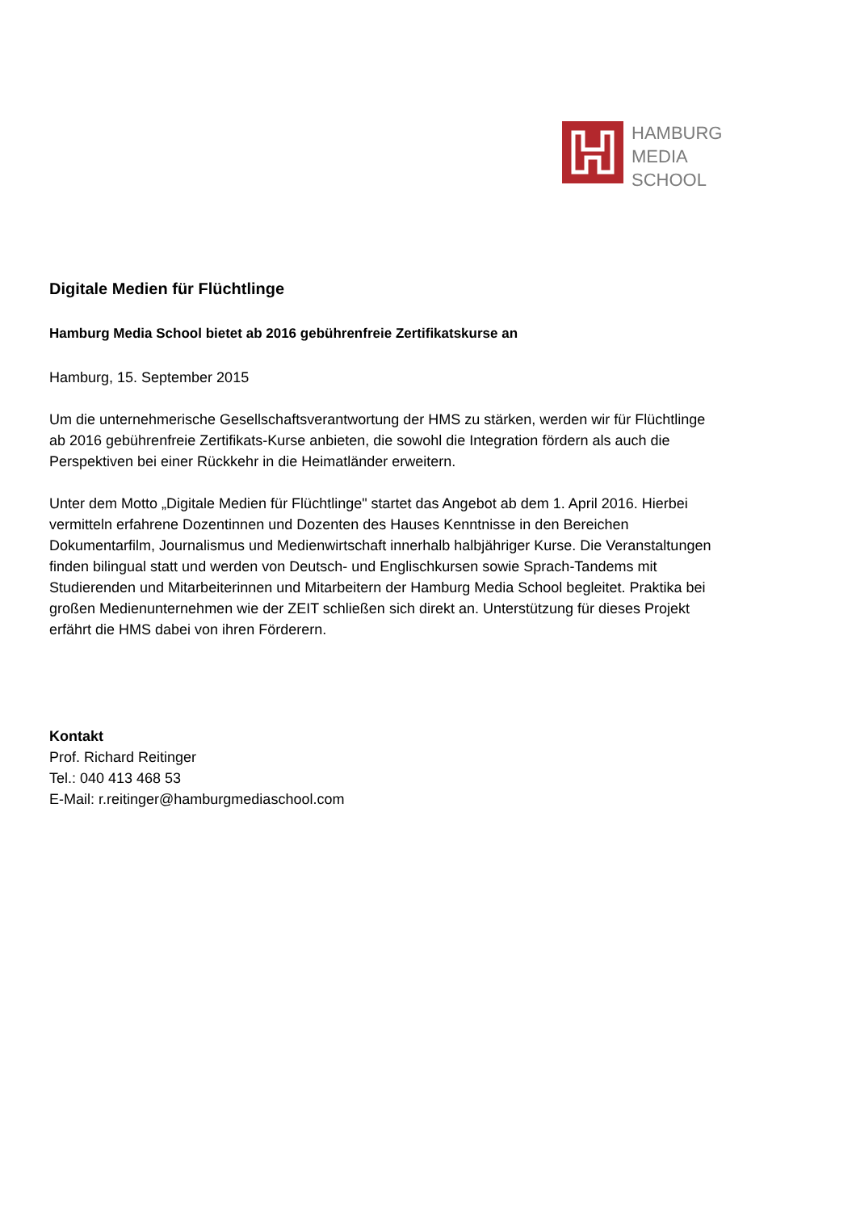HAMBURG
MEDIA
SCHOOL
Digitale Medien für Flüchtlinge
Hamburg Media School bietet ab 2016 gebührenfreie Zertifikatskurse an
Hamburg, 15. September 2015
Um die unternehmerische Gesellschaftsverantwortung der HMS zu stärken, werden wir für Flüchtlinge ab 2016 gebührenfreie Zertifikats-Kurse anbieten, die sowohl die Integration fördern als auch die Perspektiven bei einer Rückkehr in die Heimatländer erweitern.
Unter dem Motto „Digitale Medien für Flüchtlinge" startet das Angebot ab dem 1. April 2016. Hierbei vermitteln erfahrene Dozentinnen und Dozenten des Hauses Kenntnisse in den Bereichen Dokumentarfilm, Journalismus und Medienwirtschaft innerhalb halbjähriger Kurse. Die Veranstaltungen finden bilingual statt und werden von Deutsch- und Englischkursen sowie Sprach-Tandems mit Studierenden und Mitarbeiterinnen und Mitarbeitern der Hamburg Media School begleitet. Praktika bei großen Medienunternehmen wie der ZEIT schließen sich direkt an. Unterstützung für dieses Projekt erfährt die HMS dabei von ihren Förderern.
Kontakt
Prof. Richard Reitinger
Tel.: 040 413 468 53
E-Mail: r.reitinger@hamburgmediaschool.com